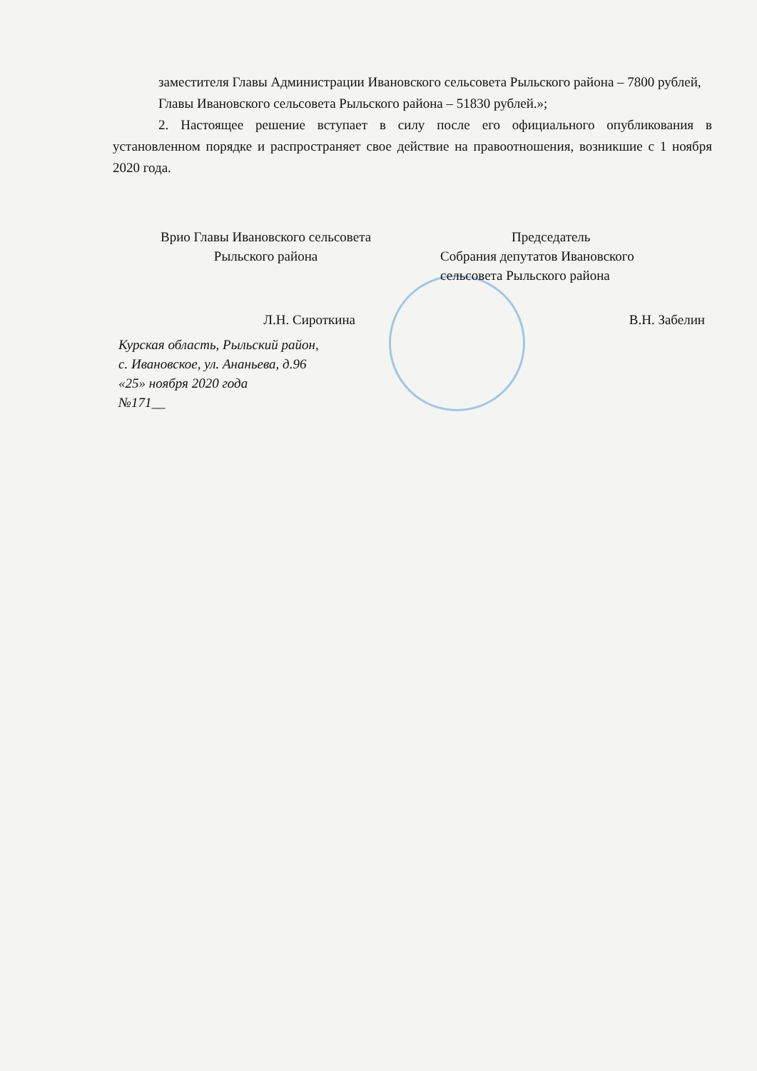заместителя Главы Администрации Ивановского сельсовета Рыльского района – 7800 рублей,
Главы Ивановского сельсовета Рыльского района – 51830 рублей.»;
2. Настоящее решение вступает в силу после его официального опубликования в установленном порядке и распространяет свое действие на правоотношения, возникшие с 1 ноября 2020 года.
Врио Главы Ивановского сельсовета
Рыльского района
Председатель
Собрания депутатов Ивановского
сельсовета Рыльского района
Л.Н. Сироткина В.Н. Забелин
Курская область, Рыльский район,
с. Ивановское, ул. Ананьева, д.96
«25» ноября 2020 года
№171__